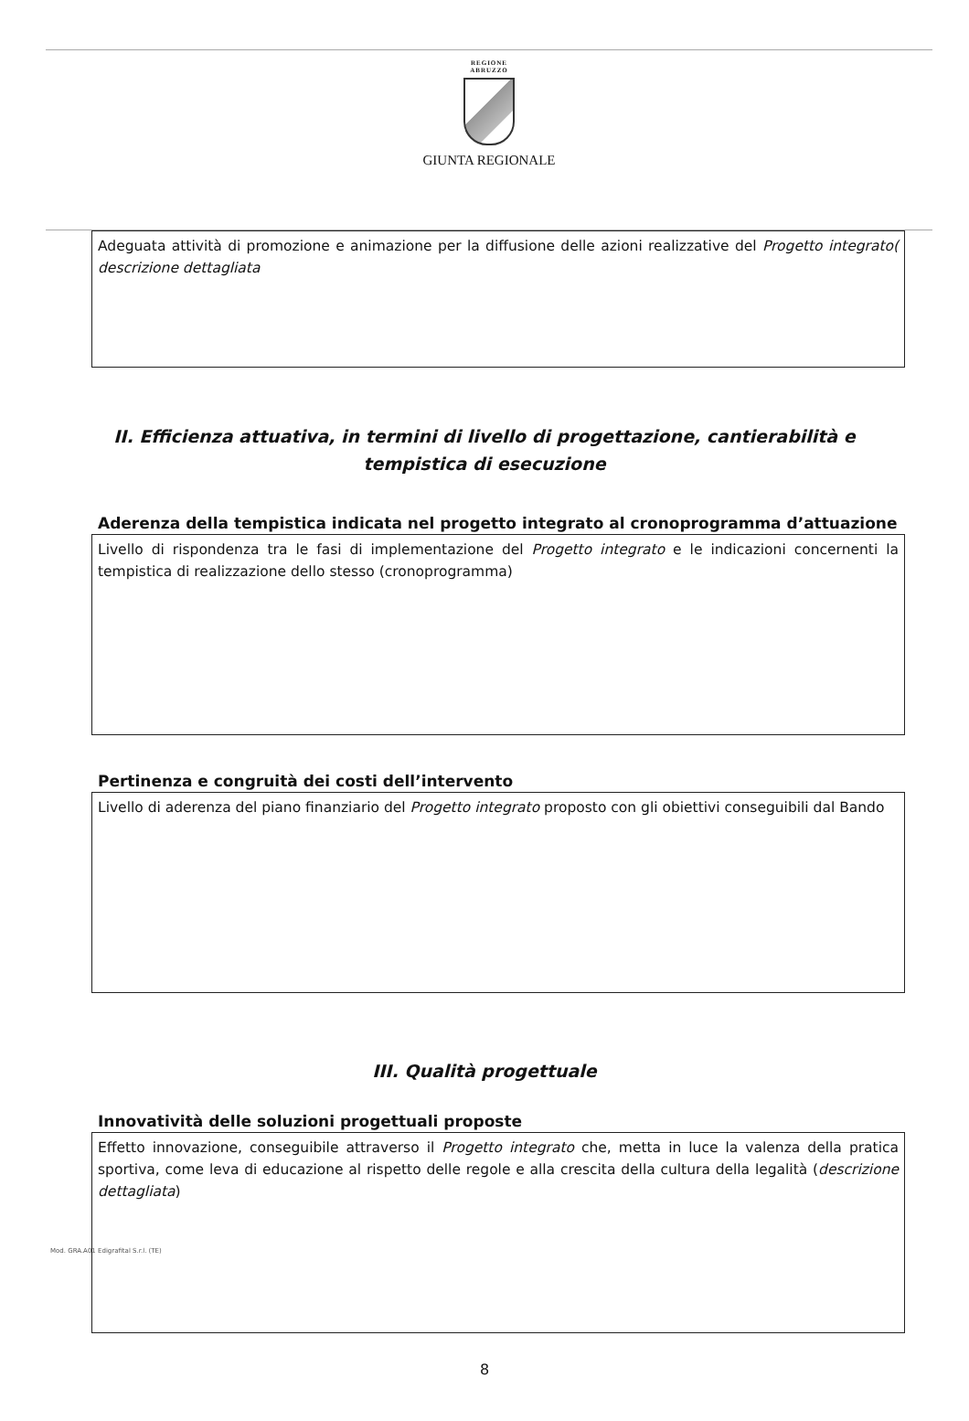REGIONE
ABRUZZO
GIUNTA REGIONALE
Adeguata attività di promozione e animazione per la diffusione delle azioni realizzative del Progetto integrato( descrizione dettagliata
II. Efficienza attuativa, in termini di livello di progettazione, cantierabilità e tempistica di esecuzione
Aderenza della tempistica indicata nel progetto integrato al cronoprogramma d’attuazione
Livello di rispondenza tra le fasi di implementazione del Progetto integrato e le indicazioni concernenti la tempistica di realizzazione dello stesso (cronoprogramma)
Pertinenza e congruità dei costi dell’intervento
Livello di aderenza del piano finanziario del Progetto integrato proposto con gli obiettivi conseguibili dal Bando
III. Qualità progettuale
Innovatività delle soluzioni progettuali proposte
Effetto innovazione, conseguibile attraverso il Progetto integrato che, metta in luce la valenza della pratica sportiva, come leva di educazione al rispetto delle regole e alla crescita della cultura della legalità (descrizione dettagliata)
8
Mod. GRA.A01 Edigrafital S.r.l. (TE)